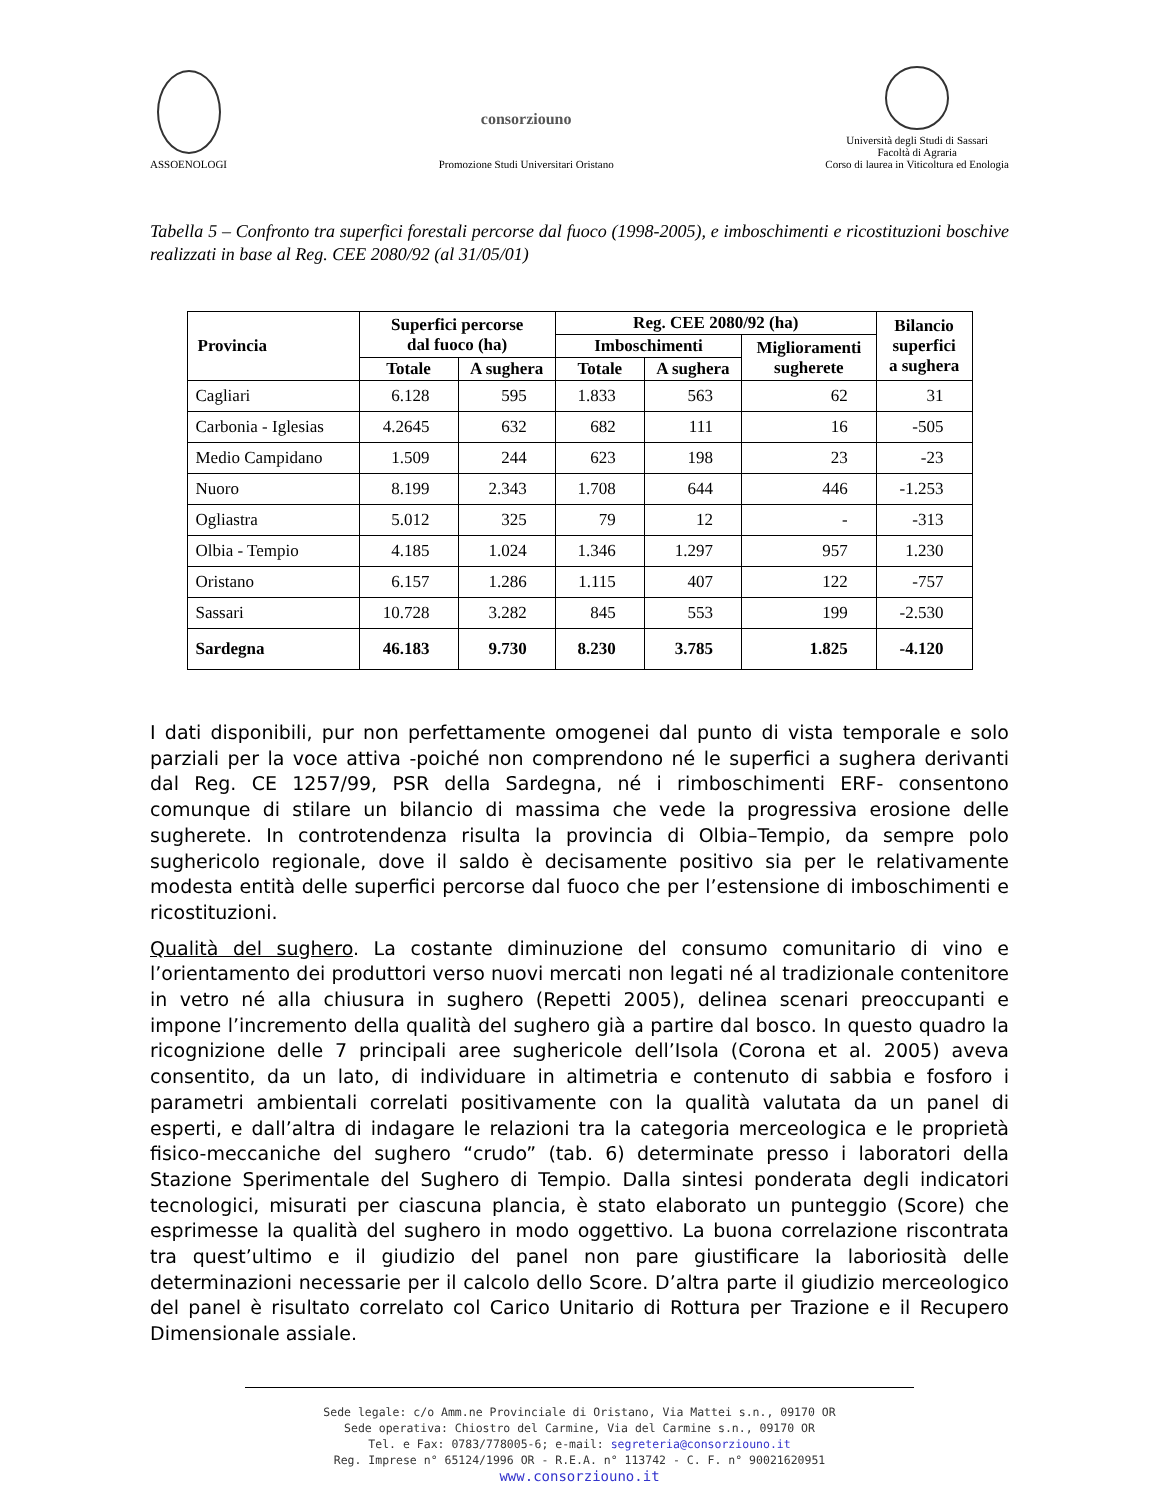ASSOENOLOGI
consorziouno
Promozione Studi Universitari Oristano
Università degli Studi di Sassari
Facoltà di Agraria
Corso di laurea in Viticoltura ed Enologia
Tabella 5 – Confronto tra superfici forestali percorse dal fuoco (1998-2005), e imboschimenti e ricostituzioni boschive realizzati in base al Reg. CEE 2080/92 (al 31/05/01)
| Provincia | Superfici percorse dal fuoco (ha) | | Reg. CEE 2080/92 (ha) | | | Bilancio superfici a sughera |
| --- | --- | --- | --- | --- | --- | --- |
| | | | Imboschimenti | | Miglioramenti sugherete | |
| | Totale | A sughera | Totale | A sughera | | |
| Cagliari | 6.128 | 595 | 1.833 | 563 | 62 | 31 |
| Carbonia - Iglesias | 4.2645 | 632 | 682 | 111 | 16 | -505 |
| Medio Campidano | 1.509 | 244 | 623 | 198 | 23 | -23 |
| Nuoro | 8.199 | 2.343 | 1.708 | 644 | 446 | -1.253 |
| Ogliastra | 5.012 | 325 | 79 | 12 | - | -313 |
| Olbia - Tempio | 4.185 | 1.024 | 1.346 | 1.297 | 957 | 1.230 |
| Oristano | 6.157 | 1.286 | 1.115 | 407 | 122 | -757 |
| Sassari | 10.728 | 3.282 | 845 | 553 | 199 | -2.530 |
| Sardegna | 46.183 | 9.730 | 8.230 | 3.785 | 1.825 | -4.120 |
I dati disponibili, pur non perfettamente omogenei dal punto di vista temporale e solo parziali per la voce attiva -poiché non comprendono né le superfici a sughera derivanti dal Reg. CE 1257/99, PSR della Sardegna, né i rimboschimenti ERF- consentono comunque di stilare un bilancio di massima che vede la progressiva erosione delle sugherete. In controtendenza risulta la provincia di Olbia–Tempio, da sempre polo sughericolo regionale, dove il saldo è decisamente positivo sia per le relativamente modesta entità delle superfici percorse dal fuoco che per l’estensione di imboschimenti e ricostituzioni.
Qualità del sughero. La costante diminuzione del consumo comunitario di vino e l’orientamento dei produttori verso nuovi mercati non legati né al tradizionale contenitore in vetro né alla chiusura in sughero (Repetti 2005), delinea scenari preoccupanti e impone l’incremento della qualità del sughero già a partire dal bosco. In questo quadro la ricognizione delle 7 principali aree sughericole dell’Isola (Corona et al. 2005) aveva consentito, da un lato, di individuare in altimetria e contenuto di sabbia e fosforo i parametri ambientali correlati positivamente con la qualità valutata da un panel di esperti, e dall’altra di indagare le relazioni tra la categoria merceologica e le proprietà fisico-meccaniche del sughero “crudo” (tab. 6) determinate presso i laboratori della Stazione Sperimentale del Sughero di Tempio. Dalla sintesi ponderata degli indicatori tecnologici, misurati per ciascuna plancia, è stato elaborato un punteggio (Score) che esprimesse la qualità del sughero in modo oggettivo. La buona correlazione riscontrata tra quest’ultimo e il giudizio del panel non pare giustificare la laboriosità delle determinazioni necessarie per il calcolo dello Score. D’altra parte il giudizio merceologico del panel è risultato correlato col Carico Unitario di Rottura per Trazione e il Recupero Dimensionale assiale.
Sede legale: c/o Amm.ne Provinciale di Oristano, Via Mattei s.n., 09170 OR
Sede operativa: Chiostro del Carmine, Via del Carmine s.n., 09170 OR
Tel. e Fax: 0783/778005-6; e-mail: segreteria@consorziouno.it
Reg. Imprese n° 65124/1996 OR - R.E.A. n° 113742 - C. F. n° 90021620951
www.consorziouno.it